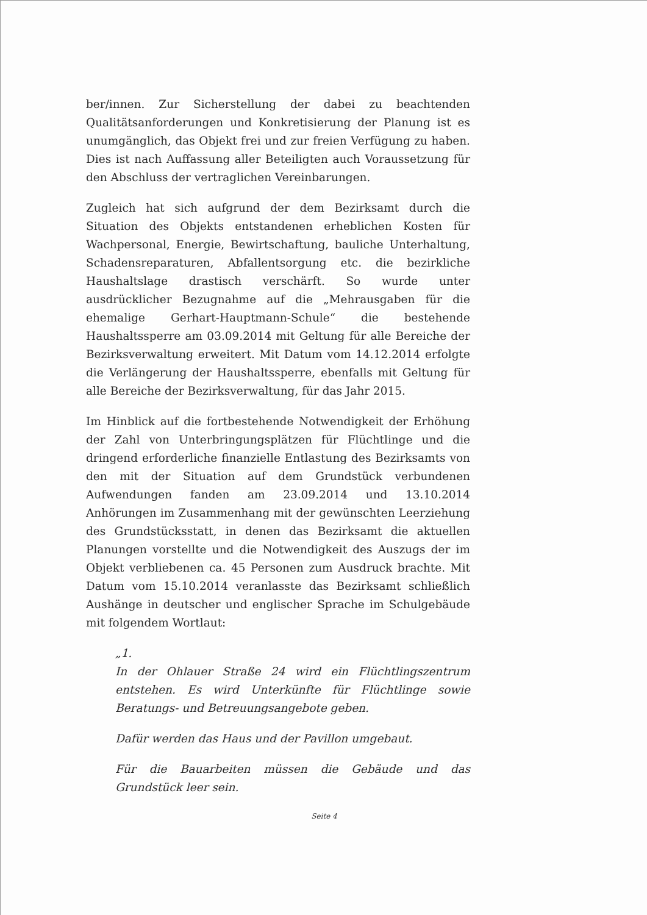ber/innen. Zur Sicherstellung der dabei zu beachtenden Qualitätsanforderungen und Konkretisierung der Planung ist es unumgänglich, das Objekt frei und zur freien Verfügung zu haben. Dies ist nach Auffassung aller Beteiligten auch Voraussetzung für den Abschluss der vertraglichen Vereinbarungen.
Zugleich hat sich aufgrund der dem Bezirksamt durch die Situation des Objekts entstandenen erheblichen Kosten für Wachpersonal, Energie, Bewirtschaftung, bauliche Unterhaltung, Schadensreparaturen, Abfallentsorgung etc. die bezirkliche Haushaltslage drastisch verschärft. So wurde unter ausdrücklicher Bezugnahme auf die „Mehrausgaben für die ehemalige Gerhart-Hauptmann-Schule“ die bestehende Haushaltssperre am 03.09.2014 mit Geltung für alle Bereiche der Bezirksverwaltung erweitert. Mit Datum vom 14.12.2014 erfolgte die Verlängerung der Haushaltssperre, ebenfalls mit Geltung für alle Bereiche der Bezirksverwaltung, für das Jahr 2015.
Im Hinblick auf die fortbestehende Notwendigkeit der Erhöhung der Zahl von Unterbringungsplätzen für Flüchtlinge und die dringend erforderliche finanzielle Entlastung des Bezirksamts von den mit der Situation auf dem Grundstück verbundenen Aufwendungen fanden am 23.09.2014 und 13.10.2014 Anhörungen im Zusammenhang mit der gewünschten Leerziehung des Grundstücksstatt, in denen das Bezirksamt die aktuellen Planungen vorstellte und die Notwendigkeit des Auszugs der im Objekt verbliebenen ca. 45 Personen zum Ausdruck brachte. Mit Datum vom 15.10.2014 veranlasste das Bezirksamt schließlich Aushänge in deutscher und englischer Sprache im Schulgebäude mit folgendem Wortlaut:
„1.
In der Ohlauer Straße 24 wird ein Flüchtlingszentrum entstehen. Es wird Unterkünfte für Flüchtlinge sowie Beratungs- und Betreuungsangebote geben.
Dafür werden das Haus und der Pavillon umgebaut.
Für die Bauarbeiten müssen die Gebäude und das Grundstück leer sein.
Seite 4